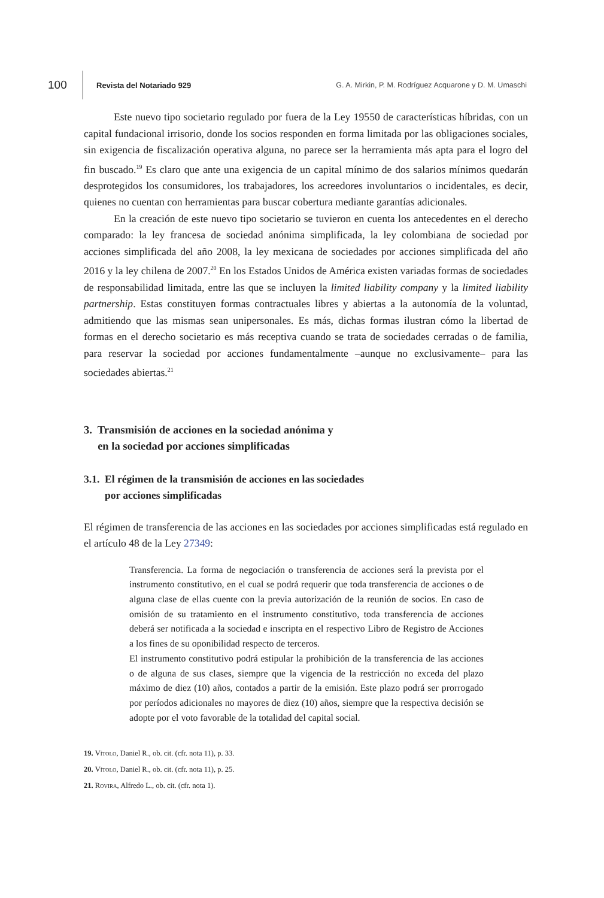100 Revista del Notariado 929 G. A. Mirkin, P. M. Rodríguez Acquarone y D. M. Umaschi
Este nuevo tipo societario regulado por fuera de la Ley 19550 de características híbridas, con un capital fundacional irrisorio, donde los socios responden en forma limitada por las obligaciones sociales, sin exigencia de fiscalización operativa alguna, no parece ser la herramienta más apta para el logro del fin buscado.<sup>19</sup> Es claro que ante una exigencia de un capital mínimo de dos salarios mínimos quedarán desprotegidos los consumidores, los trabajadores, los acreedores involuntarios o incidentales, es decir, quienes no cuentan con herramientas para buscar cobertura mediante garantías adicionales.
En la creación de este nuevo tipo societario se tuvieron en cuenta los antecedentes en el derecho comparado: la ley francesa de sociedad anónima simplificada, la ley colombiana de sociedad por acciones simplificada del año 2008, la ley mexicana de sociedades por acciones simplificada del año 2016 y la ley chilena de 2007.<sup>20</sup> En los Estados Unidos de América existen variadas formas de sociedades de responsabilidad limitada, entre las que se incluyen la limited liability company y la limited liability partnership. Estas constituyen formas contractuales libres y abiertas a la autonomía de la voluntad, admitiendo que las mismas sean unipersonales. Es más, dichas formas ilustran cómo la libertad de formas en el derecho societario es más receptiva cuando se trata de sociedades cerradas o de familia, para reservar la sociedad por acciones fundamentalmente –aunque no exclusivamente– para las sociedades abiertas.<sup>21</sup>
3. Transmisión de acciones en la sociedad anónima y
en la sociedad por acciones simplificadas
3.1. El régimen de la transmisión de acciones en las sociedades
por acciones simplificadas
El régimen de transferencia de las acciones en las sociedades por acciones simplificadas está regulado en el artículo 48 de la Ley 27349:
Transferencia. La forma de negociación o transferencia de acciones será la prevista por el instrumento constitutivo, en el cual se podrá requerir que toda transferencia de acciones o de alguna clase de ellas cuente con la previa autorización de la reunión de socios. En caso de omisión de su tratamiento en el instrumento constitutivo, toda transferencia de acciones deberá ser notificada a la sociedad e inscripta en el respectivo Libro de Registro de Acciones a los fines de su oponibilidad respecto de terceros.
El instrumento constitutivo podrá estipular la prohibición de la transferencia de las acciones o de alguna de sus clases, siempre que la vigencia de la restricción no exceda del plazo máximo de diez (10) años, contados a partir de la emisión. Este plazo podrá ser prorrogado por períodos adicionales no mayores de diez (10) años, siempre que la respectiva decisión se adopte por el voto favorable de la totalidad del capital social.
19. Vítolo, Daniel R., ob. cit. (cfr. nota 11), p. 33.
20. Vítolo, Daniel R., ob. cit. (cfr. nota 11), p. 25.
21. Rovira, Alfredo L., ob. cit. (cfr. nota 1).